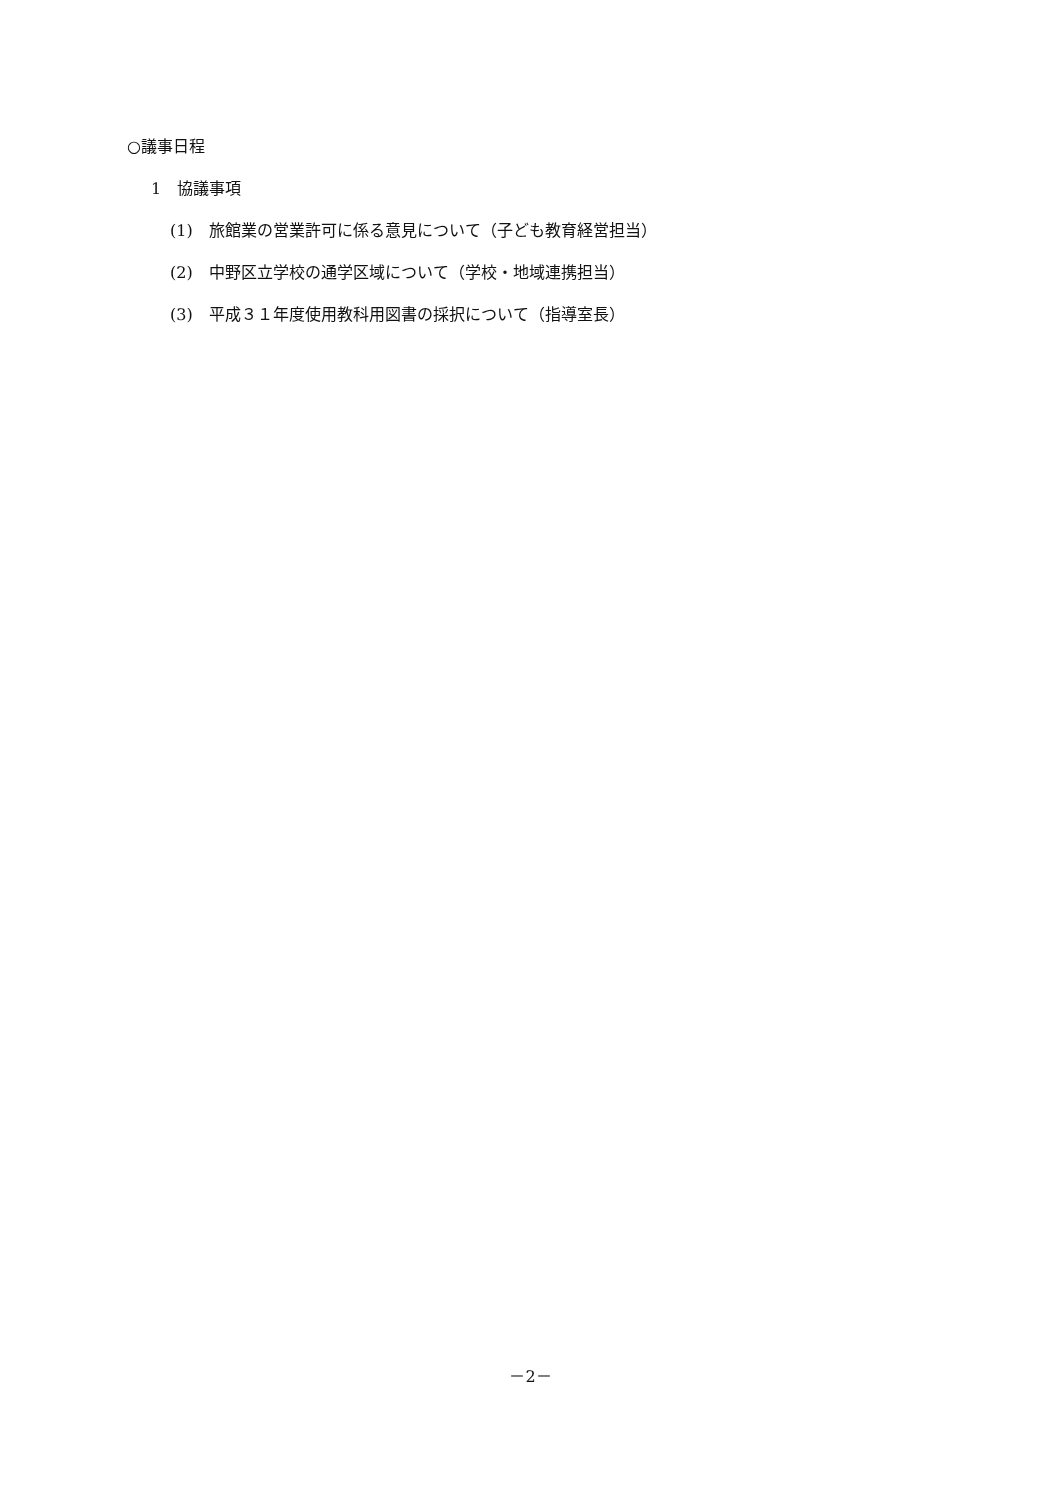○議事日程
1　協議事項
(1)　旅館業の営業許可に係る意見について（子ども教育経営担当）
(2)　中野区立学校の通学区域について（学校・地域連携担当）
(3)　平成３１年度使用教科用図書の採択について（指導室長）
－2－